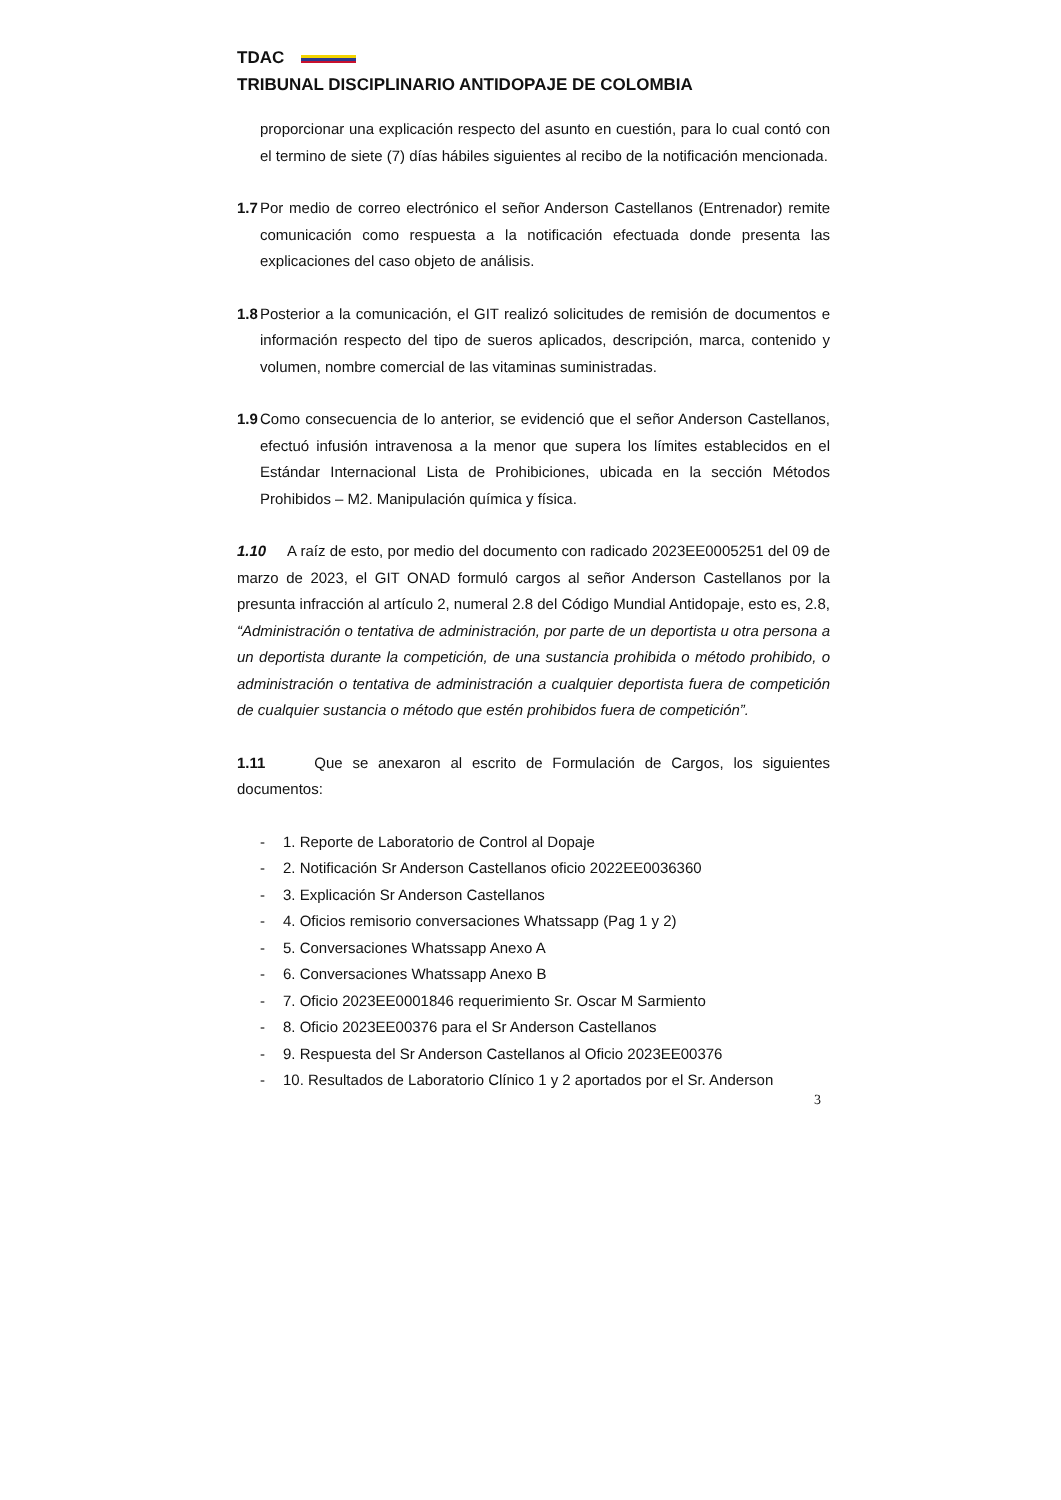TDAC
TRIBUNAL DISCIPLINARIO ANTIDOPAJE DE COLOMBIA
proporcionar una explicación respecto del asunto en cuestión, para lo cual contó con el termino de siete (7) días hábiles siguientes al recibo de la notificación mencionada.
1.7 Por medio de correo electrónico el señor Anderson Castellanos (Entrenador) remite comunicación como respuesta a la notificación efectuada donde presenta las explicaciones del caso objeto de análisis.
1.8 Posterior a la comunicación, el GIT realizó solicitudes de remisión de documentos e información respecto del tipo de sueros aplicados, descripción, marca, contenido y volumen, nombre comercial de las vitaminas suministradas.
1.9 Como consecuencia de lo anterior, se evidenció que el señor Anderson Castellanos, efectuó infusión intravenosa a la menor que supera los límites establecidos en el Estándar Internacional Lista de Prohibiciones, ubicada en la sección Métodos Prohibidos – M2. Manipulación química y física.
1.10 A raíz de esto, por medio del documento con radicado 2023EE0005251 del 09 de marzo de 2023, el GIT ONAD formuló cargos al señor Anderson Castellanos por la presunta infracción al artículo 2, numeral 2.8 del Código Mundial Antidopaje, esto es, 2.8, “Administración o tentativa de administración, por parte de un deportista u otra persona a un deportista durante la competición, de una sustancia prohibida o método prohibido, o administración o tentativa de administración a cualquier deportista fuera de competición de cualquier sustancia o método que estén prohibidos fuera de competición”.
1.11 Que se anexaron al escrito de Formulación de Cargos, los siguientes documentos:
- 1. Reporte de Laboratorio de Control al Dopaje
- 2. Notificación Sr Anderson Castellanos oficio 2022EE0036360
- 3. Explicación Sr Anderson Castellanos
- 4. Oficios remisorio conversaciones Whatssapp (Pag 1 y 2)
- 5. Conversaciones Whatssapp Anexo A
- 6. Conversaciones Whatssapp Anexo B
- 7. Oficio 2023EE0001846 requerimiento Sr. Oscar M Sarmiento
- 8. Oficio 2023EE00376 para el Sr Anderson Castellanos
- 9. Respuesta del Sr Anderson Castellanos al Oficio 2023EE00376
- 10. Resultados de Laboratorio Clínico 1 y 2 aportados por el Sr. Anderson
3